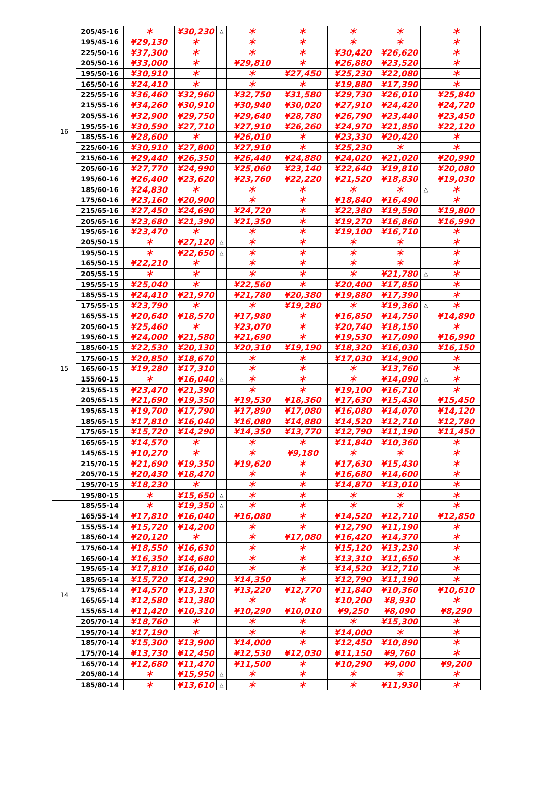| 16 | 205/45-16 | ＊ | ¥30,230 | △ | ＊ | ＊ | ＊ | ＊ | | ＊ |
| | 195/45-16 | ¥29,130 | ＊ | | ＊ | ＊ | ＊ | ＊ | | ＊ |
| | 225/50-16 | ¥37,300 | ＊ | | ＊ | ＊ | ¥30,420 | ¥26,620 | | ＊ |
| | 205/50-16 | ¥33,000 | ＊ | | ¥29,810 | ＊ | ¥26,880 | ¥23,520 | | ＊ |
| | 195/50-16 | ¥30,910 | ＊ | | ＊ | ¥27,450 | ¥25,230 | ¥22,080 | | ＊ |
| | 165/50-16 | ¥24,410 | ＊ | | ＊ | ＊ | ¥19,880 | ¥17,390 | | ＊ |
| | 225/55-16 | ¥36,460 | ¥32,960 | | ¥32,750 | ¥31,580 | ¥29,730 | ¥26,010 | | ¥25,840 |
| | 215/55-16 | ¥34,260 | ¥30,910 | | ¥30,940 | ¥30,020 | ¥27,910 | ¥24,420 | | ¥24,720 |
| | 205/55-16 | ¥32,900 | ¥29,750 | | ¥29,640 | ¥28,780 | ¥26,790 | ¥23,440 | | ¥23,450 |
| | 195/55-16 | ¥30,590 | ¥27,710 | | ¥27,910 | ¥26,260 | ¥24,970 | ¥21,850 | | ¥22,120 |
| | 185/55-16 | ¥28,600 | ＊ | | ¥26,010 | ＊ | ¥23,330 | ¥20,420 | | ＊ |
| | 225/60-16 | ¥30,910 | ¥27,800 | | ¥27,910 | ＊ | ¥25,230 | ＊ | | ＊ |
| | 215/60-16 | ¥29,440 | ¥26,350 | | ¥26,440 | ¥24,880 | ¥24,020 | ¥21,020 | | ¥20,990 |
| | 205/60-16 | ¥27,770 | ¥24,990 | | ¥25,060 | ¥23,140 | ¥22,640 | ¥19,810 | | ¥20,080 |
| | 195/60-16 | ¥26,400 | ¥23,620 | | ¥23,760 | ¥22,220 | ¥21,520 | ¥18,830 | | ¥19,030 |
| | 185/60-16 | ¥24,830 | ＊ | | ＊ | ＊ | ＊ | ＊ | △ | ＊ |
| | 175/60-16 | ¥23,160 | ¥20,900 | | ＊ | ＊ | ¥18,840 | ¥16,490 | | ＊ |
| | 215/65-16 | ¥27,450 | ¥24,690 | | ¥24,720 | ＊ | ¥22,380 | ¥19,590 | | ¥19,800 |
| | 205/65-16 | ¥23,680 | ¥21,390 | | ¥21,350 | ＊ | ¥19,270 | ¥16,860 | | ¥16,990 |
| | 195/65-16 | ¥23,470 | ＊ | | ＊ | ＊ | ¥19,100 | ¥16,710 | | ＊ |
| 15 | 205/50-15 | ＊ | ¥27,120 | △ | ＊ | ＊ | ＊ | ＊ | | ＊ |
| | 195/50-15 | ＊ | ¥22,650 | △ | ＊ | ＊ | ＊ | ＊ | | ＊ |
| | 165/50-15 | ¥22,210 | ＊ | | ＊ | ＊ | ＊ | ＊ | | ＊ |
| | 205/55-15 | ＊ | ＊ | | ＊ | ＊ | ＊ | ¥21,780 | △ | ＊ |
| | 195/55-15 | ¥25,040 | ＊ | | ¥22,560 | ＊ | ¥20,400 | ¥17,850 | | ＊ |
| | 185/55-15 | ¥24,410 | ¥21,970 | | ¥21,780 | ¥20,380 | ¥19,880 | ¥17,390 | | ＊ |
| | 175/55-15 | ¥23,790 | ＊ | | ＊ | ¥19,280 | ＊ | ¥19,360 | △ | ＊ |
| | 165/55-15 | ¥20,640 | ¥18,570 | | ¥17,980 | ＊ | ¥16,850 | ¥14,750 | | ¥14,890 |
| | 205/60-15 | ¥25,460 | ＊ | | ¥23,070 | ＊ | ¥20,740 | ¥18,150 | | ＊ |
| | 195/60-15 | ¥24,000 | ¥21,580 | | ¥21,690 | ＊ | ¥19,530 | ¥17,090 | | ¥16,990 |
| | 185/60-15 | ¥22,530 | ¥20,130 | | ¥20,310 | ¥19,190 | ¥18,320 | ¥16,030 | | ¥16,150 |
| | 175/60-15 | ¥20,850 | ¥18,670 | | ＊ | ＊ | ¥17,030 | ¥14,900 | | ＊ |
| | 165/60-15 | ¥19,280 | ¥17,310 | | ＊ | ＊ | ＊ | ¥13,760 | | ＊ |
| | 155/60-15 | ＊ | ¥16,040 | △ | ＊ | ＊ | ＊ | ¥14,090 | △ | ＊ |
| | 215/65-15 | ¥23,470 | ¥21,390 | | ＊ | ＊ | ¥19,100 | ¥16,710 | | ＊ |
| | 205/65-15 | ¥21,690 | ¥19,350 | | ¥19,530 | ¥18,360 | ¥17,630 | ¥15,430 | | ¥15,450 |
| | 195/65-15 | ¥19,700 | ¥17,790 | | ¥17,890 | ¥17,080 | ¥16,080 | ¥14,070 | | ¥14,120 |
| | 185/65-15 | ¥17,810 | ¥16,040 | | ¥16,080 | ¥14,880 | ¥14,520 | ¥12,710 | | ¥12,780 |
| | 175/65-15 | ¥15,720 | ¥14,290 | | ¥14,350 | ¥13,770 | ¥12,790 | ¥11,190 | | ¥11,450 |
| | 165/65-15 | ¥14,570 | ＊ | | ＊ | ＊ | ¥11,840 | ¥10,360 | | ＊ |
| | 145/65-15 | ¥10,270 | ＊ | | ＊ | ¥9,180 | ＊ | ＊ | | ＊ |
| | 215/70-15 | ¥21,690 | ¥19,350 | | ¥19,620 | ＊ | ¥17,630 | ¥15,430 | | ＊ |
| | 205/70-15 | ¥20,430 | ¥18,470 | | ＊ | ＊ | ¥16,680 | ¥14,600 | | ＊ |
| | 195/70-15 | ¥18,230 | ＊ | | ＊ | ＊ | ¥14,870 | ¥13,010 | | ＊ |
| | 195/80-15 | ＊ | ¥15,650 | △ | ＊ | ＊ | ＊ | ＊ | | ＊ |
| 14 | 185/55-14 | ＊ | ¥19,350 | △ | ＊ | ＊ | ＊ | ＊ | | ＊ |
| | 165/55-14 | ¥17,810 | ¥16,040 | | ¥16,080 | ＊ | ¥14,520 | ¥12,710 | | ¥12,850 |
| | 155/55-14 | ¥15,720 | ¥14,200 | | ＊ | ＊ | ¥12,790 | ¥11,190 | | ＊ |
| | 185/60-14 | ¥20,120 | ＊ | | ＊ | ¥17,080 | ¥16,420 | ¥14,370 | | ＊ |
| | 175/60-14 | ¥18,550 | ¥16,630 | | ＊ | ＊ | ¥15,120 | ¥13,230 | | ＊ |
| | 165/60-14 | ¥16,350 | ¥14,680 | | ＊ | ＊ | ¥13,310 | ¥11,650 | | ＊ |
| | 195/65-14 | ¥17,810 | ¥16,040 | | ＊ | ＊ | ¥14,520 | ¥12,710 | | ＊ |
| | 185/65-14 | ¥15,720 | ¥14,290 | | ¥14,350 | ＊ | ¥12,790 | ¥11,190 | | ＊ |
| | 175/65-14 | ¥14,570 | ¥13,130 | | ¥13,220 | ¥12,770 | ¥11,840 | ¥10,360 | | ¥10,610 |
| | 165/65-14 | ¥12,580 | ¥11,380 | | ＊ | ＊ | ¥10,200 | ¥8,930 | | ＊ |
| | 155/65-14 | ¥11,420 | ¥10,310 | | ¥10,290 | ¥10,010 | ¥9,250 | ¥8,090 | | ¥8,290 |
| | 205/70-14 | ¥18,760 | ＊ | | ＊ | ＊ | ＊ | ¥15,300 | | ＊ |
| | 195/70-14 | ¥17,190 | ＊ | | ＊ | ＊ | ¥14,000 | ＊ | | ＊ |
| | 185/70-14 | ¥15,300 | ¥13,900 | | ¥14,000 | ＊ | ¥12,450 | ¥10,890 | | ＊ |
| | 175/70-14 | ¥13,730 | ¥12,450 | | ¥12,530 | ¥12,030 | ¥11,150 | ¥9,760 | | ＊ |
| | 165/70-14 | ¥12,680 | ¥11,470 | | ¥11,500 | ＊ | ¥10,290 | ¥9,000 | | ¥9,200 |
| | 205/80-14 | ＊ | ¥15,950 | △ | ＊ | ＊ | ＊ | ＊ | | ＊ |
| | 185/80-14 | ＊ | ¥13,610 | △ | ＊ | ＊ | ＊ | ¥11,930 | | ＊ |